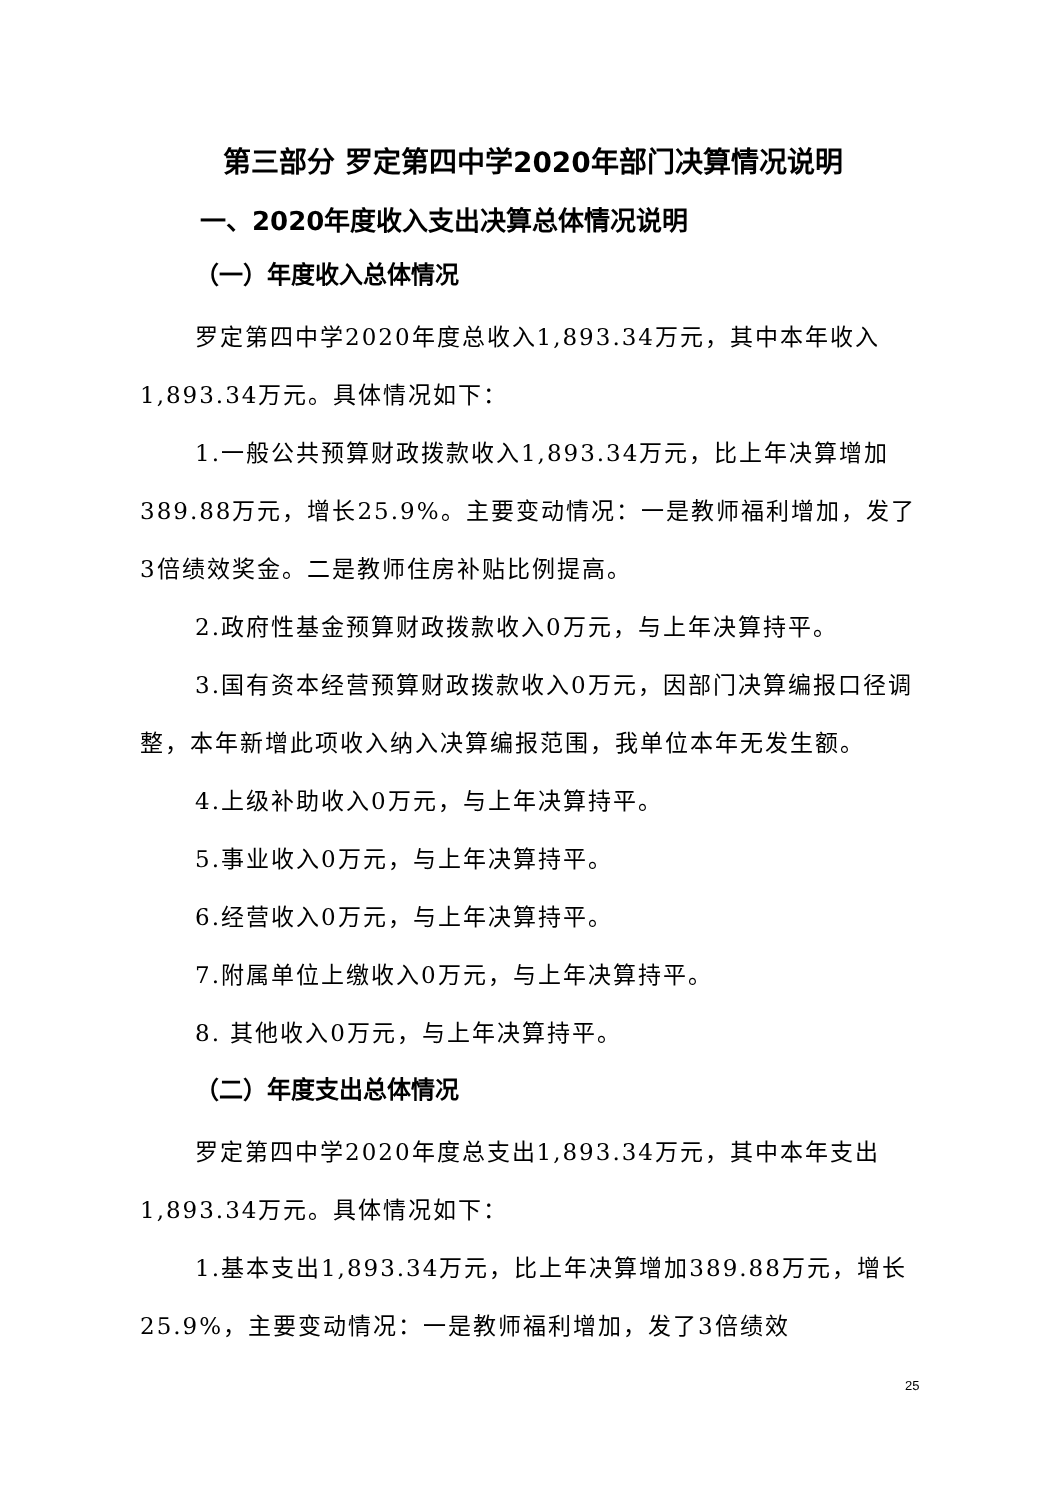第三部分 罗定第四中学2020年部门决算情况说明
一、2020年度收入支出决算总体情况说明
（一）年度收入总体情况
罗定第四中学2020年度总收入1,893.34万元，其中本年收入1,893.34万元。具体情况如下：
1.一般公共预算财政拨款收入1,893.34万元，比上年决算增加389.88万元，增长25.9%。主要变动情况：一是教师福利增加，发了3倍绩效奖金。二是教师住房补贴比例提高。
2.政府性基金预算财政拨款收入0万元，与上年决算持平。
3.国有资本经营预算财政拨款收入0万元，因部门决算编报口径调整，本年新增此项收入纳入决算编报范围，我单位本年无发生额。
4.上级补助收入0万元，与上年决算持平。
5.事业收入0万元，与上年决算持平。
6.经营收入0万元，与上年决算持平。
7.附属单位上缴收入0万元，与上年决算持平。
8. 其他收入0万元，与上年决算持平。
（二）年度支出总体情况
罗定第四中学2020年度总支出1,893.34万元，其中本年支出1,893.34万元。具体情况如下：
1.基本支出1,893.34万元，比上年决算增加389.88万元，增长25.9%，主要变动情况：一是教师福利增加，发了3倍绩效
25